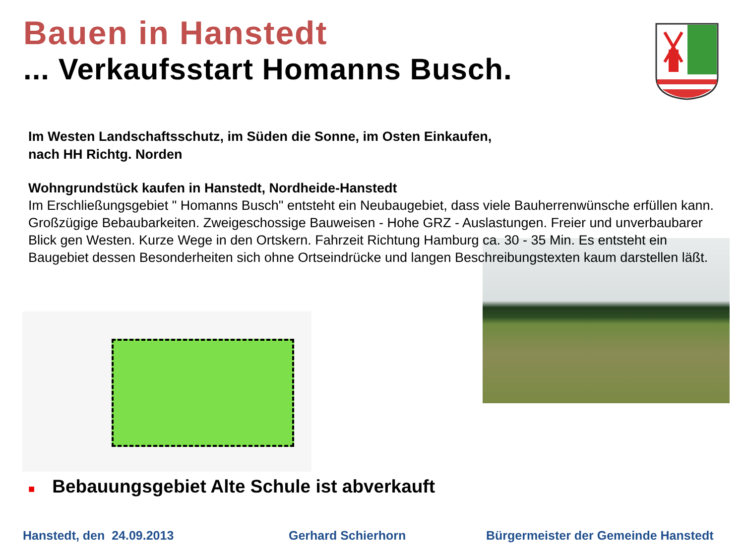Bauen in Hanstedt
... Verkaufsstart Homanns Busch.
Im Westen Landschaftsschutz, im Süden die Sonne, im Osten Einkaufen,
nach HH Richtg. Norden
Wohngrundstück kaufen in Hanstedt, Nordheide-Hanstedt
Im Erschließungsgebiet " Homanns Busch" entsteht ein Neubaugebiet, dass viele Bauherrenwünsche erfüllen kann. Großzügige Bebaubarkeiten. Zweigeschossige Bauweisen - Hohe GRZ - Auslastungen. Freier und unverbaubarer Blick gen Westen. Kurze Wege in den Ortskern. Fahrzeit Richtung Hamburg ca. 30 - 35 Min. Es entsteht ein Baugebiet dessen Besonderheiten sich ohne Ortseindrücke und langen Beschreibungstexten kaum darstellen läßt.
■ Bebauungsgebiet Alte Schule ist abverkauft
Hanstedt, den 24.09.2013 Gerhard Schierhorn
Bürgermeister der Gemeinde Hanstedt